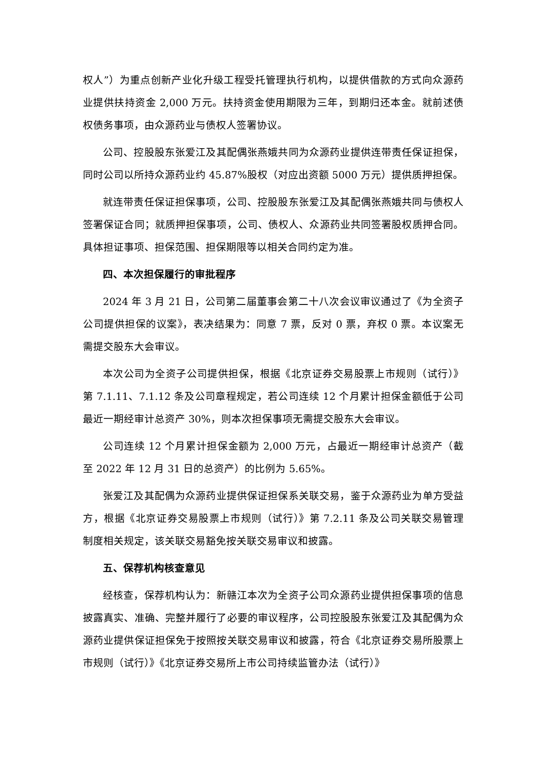权人”）为重点创新产业化升级工程受托管理执行机构，以提供借款的方式向众源药业提供扶持资金 2,000 万元。扶持资金使用期限为三年，到期归还本金。就前述债权债务事项，由众源药业与债权人签署协议。
公司、控股股东张爱江及其配偶张燕娥共同为众源药业提供连带责任保证担保，同时公司以所持众源药业约 45.87%股权（对应出资额 5000 万元）提供质押担保。
就连带责任保证担保事项，公司、控股股东张爱江及其配偶张燕娥共同与债权人签署保证合同；就质押担保事项，公司、债权人、众源药业共同签署股权质押合同。具体担证事项、担保范围、担保期限等以相关合同约定为准。
四、本次担保履行的审批程序
2024 年 3 月 21 日，公司第二届董事会第二十八次会议审议通过了《为全资子公司提供担保的议案》，表决结果为：同意 7 票，反对 0 票，弃权 0 票。本议案无需提交股东大会审议。
本次公司为全资子公司提供担保，根据《北京证券交易股票上市规则（试行）》第 7.1.11、7.1.12 条及公司章程规定，若公司连续 12 个月累计担保金额低于公司最近一期经审计总资产 30%，则本次担保事项无需提交股东大会审议。
公司连续 12 个月累计担保金额为 2,000 万元，占最近一期经审计总资产（截至 2022 年 12 月 31 日的总资产）的比例为 5.65%。
张爱江及其配偶为众源药业提供保证担保系关联交易，鉴于众源药业为单方受益方，根据《北京证券交易股票上市规则（试行）》第 7.2.11 条及公司关联交易管理制度相关规定，该关联交易豁免按关联交易审议和披露。
五、保荐机构核查意见
经核查，保荐机构认为：新赣江本次为全资子公司众源药业提供担保事项的信息披露真实、准确、完整并履行了必要的审议程序，公司控股股东张爱江及其配偶为众源药业提供保证担保免于按照按关联交易审议和披露，符合《北京证券交易所股票上市规则（试行）》《北京证券交易所上市公司持续监管办法（试行）》